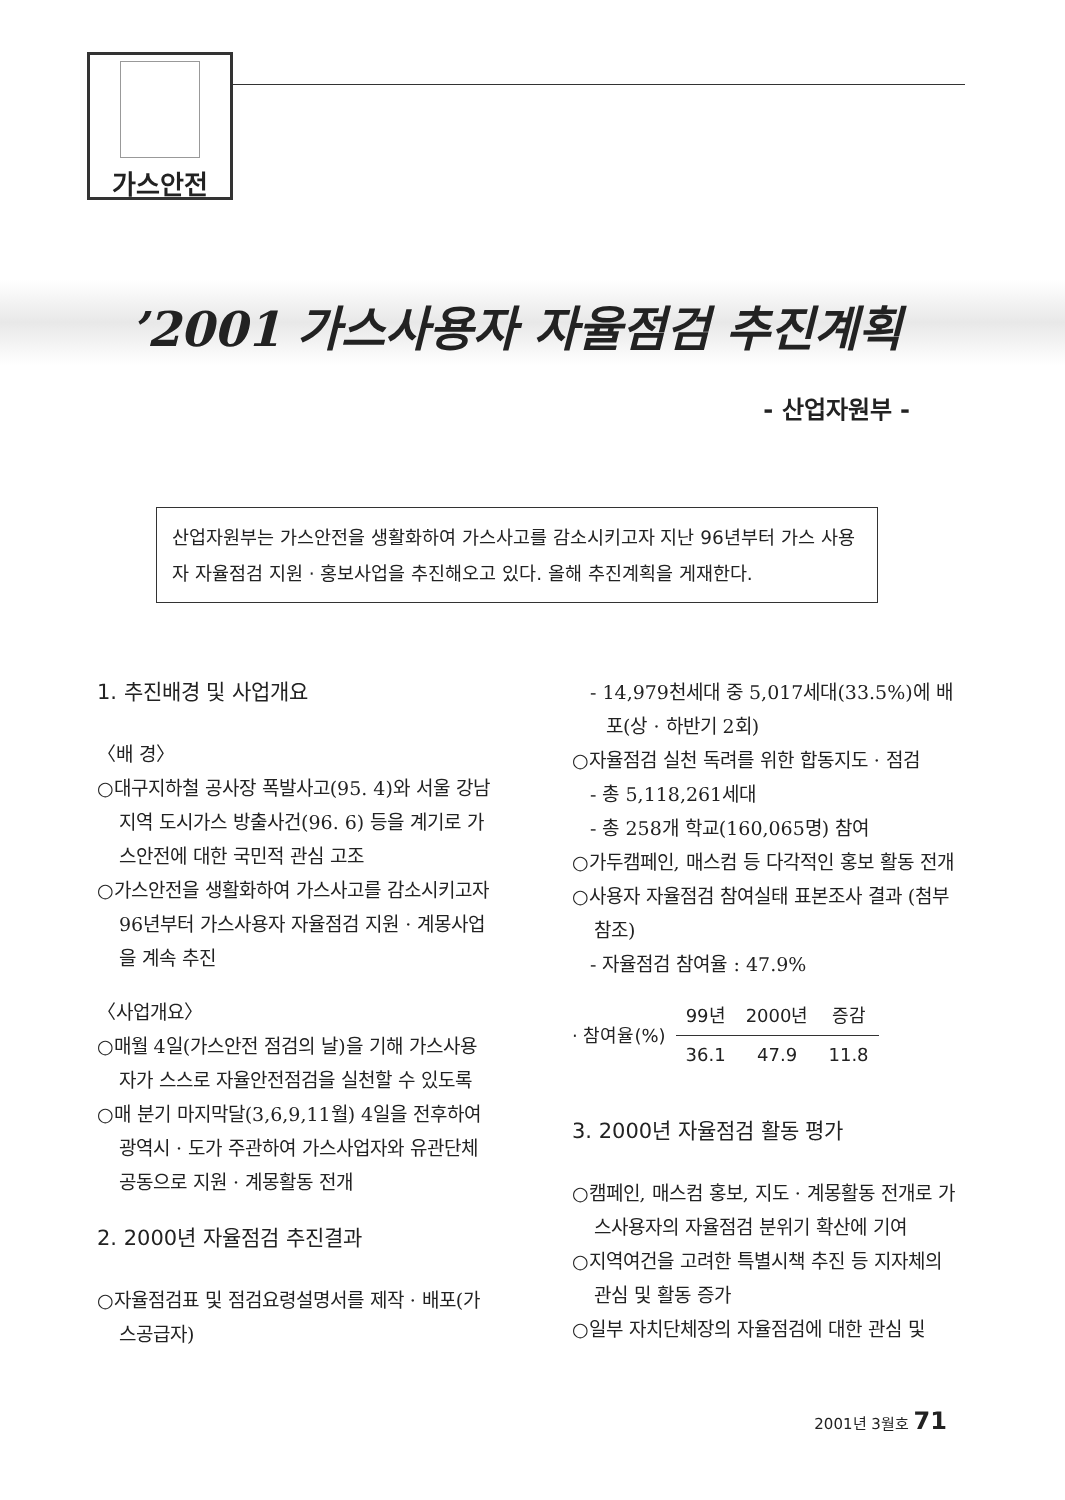가스안전
’2001 가스사용자 자율점검 추진계획
- 산업자원부 -
산업자원부는 가스안전을 생활화하여 가스사고를 감소시키고자 지난 96년부터 가스 사용자 자율점검 지원 · 홍보사업을 추진해오고 있다. 올해 추진계획을 게재한다.
1. 추진배경 및 사업개요
〈배 경〉
○대구지하철 공사장 폭발사고(95. 4)와 서울 강남지역 도시가스 방출사건(96. 6) 등을 계기로 가스안전에 대한 국민적 관심 고조
○가스안전을 생활화하여 가스사고를 감소시키고자 96년부터 가스사용자 자율점검 지원 · 계몽사업을 계속 추진
〈사업개요〉
○매월 4일(가스안전 점검의 날)을 기해 가스사용자가 스스로 자율안전점검을 실천할 수 있도록
○매 분기 마지막달(3,6,9,11월) 4일을 전후하여 광역시 · 도가 주관하여 가스사업자와 유관단체 공동으로 지원 · 계몽활동 전개
2. 2000년 자율점검 추진결과
○자율점검표 및 점검요령설명서를 제작 · 배포(가스공급자)
- 14,979천세대 중 5,017세대(33.5%)에 배포(상 · 하반기 2회)
○자율점검 실천 독려를 위한 합동지도 · 점검
- 총 5,118,261세대
- 총 258개 학교(160,065명) 참여
○가두캠페인, 매스컴 등 다각적인 홍보 활동 전개
○사용자 자율점검 참여실태 표본조사 결과 (첨부 참조)
- 자율점검 참여율 : 47.9%
| · 참여율(%) | 99년 | 2000년 | 증감 |
| | 36.1 | 47.9 | 11.8 |
3. 2000년 자율점검 활동 평가
○캠페인, 매스컴 홍보, 지도 · 계몽활동 전개로 가스사용자의 자율점검 분위기 확산에 기여
○지역여건을 고려한 특별시책 추진 등 지자체의 관심 및 활동 증가
○일부 자치단체장의 자율점검에 대한 관심 및
2001년 3월호 71